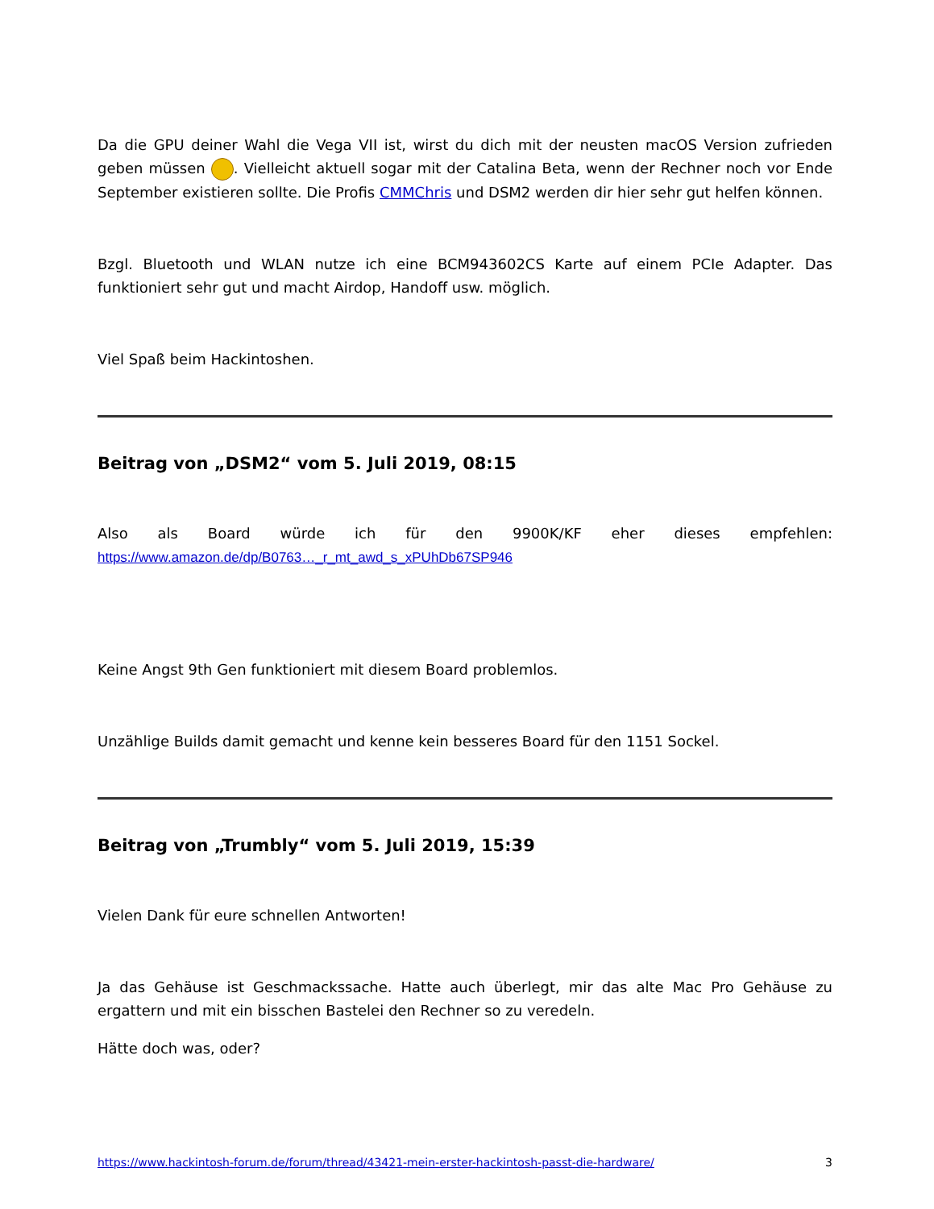Da die GPU deiner Wahl die Vega VII ist, wirst du dich mit der neusten macOS Version zufrieden geben müssen . Vielleicht aktuell sogar mit der Catalina Beta, wenn der Rechner noch vor Ende September existieren sollte. Die Profis CMMChris und DSM2 werden dir hier sehr gut helfen können.
Bzgl. Bluetooth und WLAN nutze ich eine BCM943602CS Karte auf einem PCIe Adapter. Das funktioniert sehr gut und macht Airdop, Handoff usw. möglich.
Viel Spaß beim Hackintoshen.
Beitrag von „DSM2“ vom 5. Juli 2019, 08:15
Also als Board würde ich für den 9900K/KF eher dieses empfehlen:
https://www.amazon.de/dp/B0763…_r_mt_awd_s_xPUhDb67SP946
Keine Angst 9th Gen funktioniert mit diesem Board problemlos.
Unzählige Builds damit gemacht und kenne kein besseres Board für den 1151 Sockel.
Beitrag von „Trumbly“ vom 5. Juli 2019, 15:39
Vielen Dank für eure schnellen Antworten!
Ja das Gehäuse ist Geschmackssache. Hatte auch überlegt, mir das alte Mac Pro Gehäuse zu ergattern und mit ein bisschen Bastelei den Rechner so zu veredeln.
Hätte doch was, oder?
https://www.hackintosh-forum.de/forum/thread/43421-mein-erster-hackintosh-passt-die-hardware/ 3